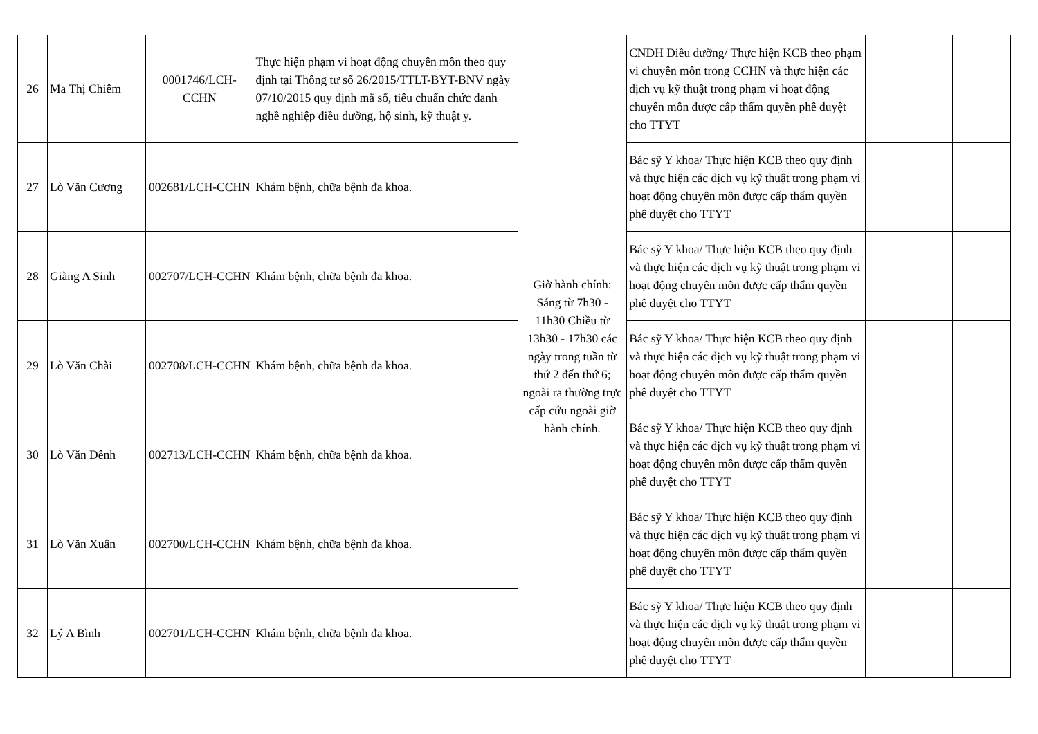| 26 | Ma Thị Chiêm | 0001746/LCH-CCHN | Thực hiện phạm vi hoạt động chuyên môn theo quy định tại Thông tư số 26/2015/TTLT-BYT-BNV ngày 07/10/2015 quy định mã số, tiêu chuẩn chức danh nghề nghiệp điều dưỡng, hộ sinh, kỹ thuật y. | Giờ hành chính: Sáng từ 7h30 - 11h30 Chiều từ 13h30 - 17h30 các ngày trong tuần từ thứ 2 đến thứ 6; ngoài ra thường trực cấp cứu ngoài giờ hành chính. | CNĐH Điều dưỡng/ Thực hiện KCB theo phạm vi chuyên môn trong CCHN và thực hiện các dịch vụ kỹ thuật trong phạm vi hoạt động chuyên môn được cấp thẩm quyền phê duyệt cho TTYT | | |
| 27 | Lò Văn Cương | 002681/LCH-CCHN | Khám bệnh, chữa bệnh đa khoa. | | Bác sỹ Y khoa/ Thực hiện KCB theo quy định và thực hiện các dịch vụ kỹ thuật trong phạm vi hoạt động chuyên môn được cấp thẩm quyền phê duyệt cho TTYT | | |
| 28 | Giàng A Sinh | 002707/LCH-CCHN | Khám bệnh, chữa bệnh đa khoa. | | Bác sỹ Y khoa/ Thực hiện KCB theo quy định và thực hiện các dịch vụ kỹ thuật trong phạm vi hoạt động chuyên môn được cấp thẩm quyền phê duyệt cho TTYT | | |
| 29 | Lò Văn Chài | 002708/LCH-CCHN | Khám bệnh, chữa bệnh đa khoa. | | Bác sỹ Y khoa/ Thực hiện KCB theo quy định và thực hiện các dịch vụ kỹ thuật trong phạm vi hoạt động chuyên môn được cấp thẩm quyền phê duyệt cho TTYT | | |
| 30 | Lò Văn Dênh | 002713/LCH-CCHN | Khám bệnh, chữa bệnh đa khoa. | | Bác sỹ Y khoa/ Thực hiện KCB theo quy định và thực hiện các dịch vụ kỹ thuật trong phạm vi hoạt động chuyên môn được cấp thẩm quyền phê duyệt cho TTYT | | |
| 31 | Lò Văn Xuân | 002700/LCH-CCHN | Khám bệnh, chữa bệnh đa khoa. | | Bác sỹ Y khoa/ Thực hiện KCB theo quy định và thực hiện các dịch vụ kỹ thuật trong phạm vi hoạt động chuyên môn được cấp thẩm quyền phê duyệt cho TTYT | | |
| 32 | Lý A Bình | 002701/LCH-CCHN | Khám bệnh, chữa bệnh đa khoa. | | Bác sỹ Y khoa/ Thực hiện KCB theo quy định và thực hiện các dịch vụ kỹ thuật trong phạm vi hoạt động chuyên môn được cấp thẩm quyền phê duyệt cho TTYT | | |